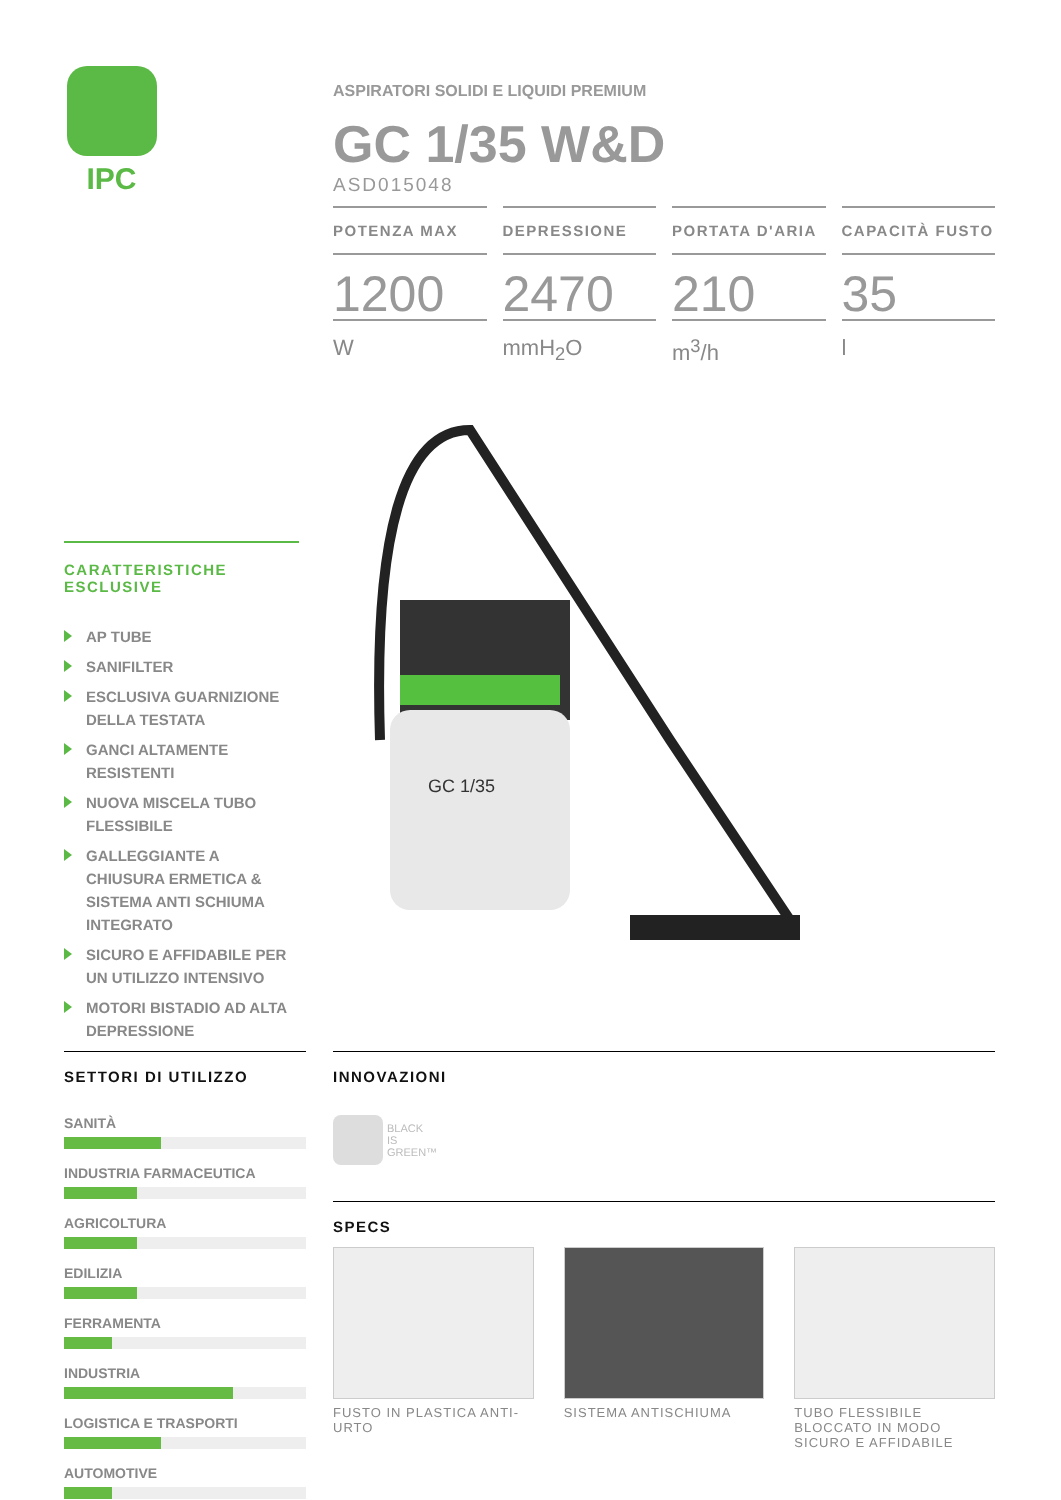IPC
ASPIRATORI SOLIDI E LIQUIDI PREMIUM
GC 1/35 W&D
ASD015048
POTENZA MAX
1200
W
DEPRESSIONE
2470
mmH<sub>2</sub>O
PORTATA D'ARIA
210
m<sup>3</sup>/h
CAPACITÀ FUSTO
35
l
CARATTERISTICHE
ESCLUSIVE
AP TUBE
SANIFILTER
ESCLUSIVA GUARNIZIONE DELLA TESTATA
GANCI ALTAMENTE RESISTENTI
NUOVA MISCELA TUBO FLESSIBILE
GALLEGGIANTE A CHIUSURA ERMETICA & SISTEMA ANTI SCHIUMA INTEGRATO
SICURO E AFFIDABILE PER UN UTILIZZO INTENSIVO
MOTORI BISTADIO AD ALTA DEPRESSIONE
GC 1/35
SETTORI DI UTILIZZO
SANITÀ
INDUSTRIA FARMACEUTICA
AGRICOLTURA
EDILIZIA
FERRAMENTA
INDUSTRIA
LOGISTICA E TRASPORTI
AUTOMOTIVE
INNOVAZIONI
BLACK
IS
GREEN™
SPECS
FUSTO IN PLASTICA ANTI-URTO SISTEMA ANTISCHIUMA TUBO FLESSIBILE BLOCCATO IN MODO SICURO E AFFIDABILE